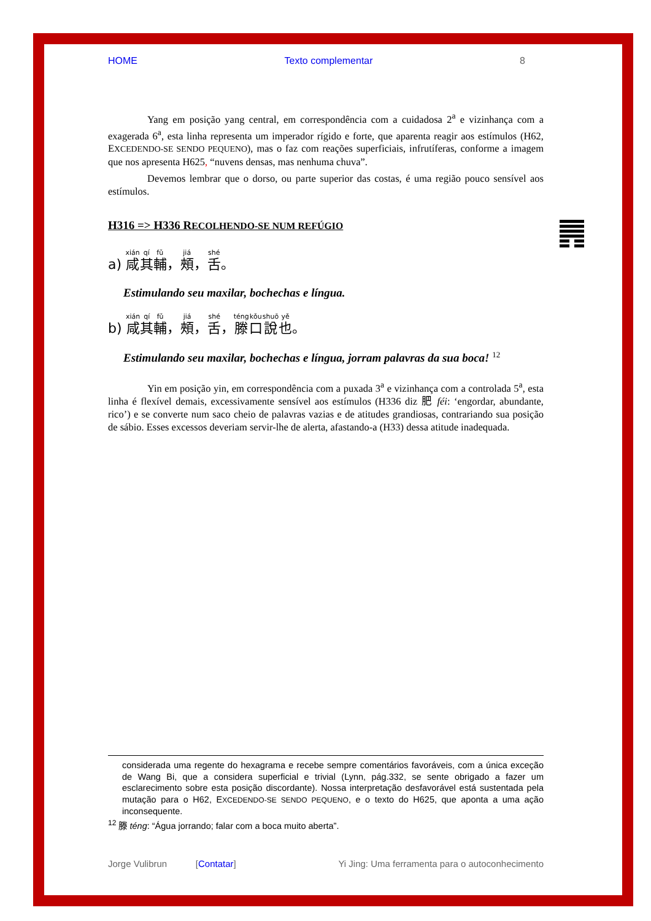HOME Texto complementar 8
Yang em posição yang central, em correspondência com a cuidadosa 2<sup>a</sup> e vizinhança com a exagerada 6<sup>a</sup>, esta linha representa um imperador rígido e forte, que aparenta reagir aos estímulos (H62, EXCEDENDO-SE SENDO PEQUENO), mas o faz com reações superficiais, infrutíferas, conforme a imagem que nos apresenta H625, “nuvens densas, mas nenhuma chuva”.
Devemos lembrar que o dorso, ou parte superior das costas, é uma região pouco sensível aos estímulos.
H316 => H336 RECOLHENDO-SE NUM REFÚGIO
a) 咸其輔，頰，舌。
Estimulando seu maxilar, bochechas e língua.
b) 咸其輔，頰，舌，滕口說也。
Estimulando seu maxilar, bochechas e língua, jorram palavras da sua boca! <sup>12</sup>
Yin em posição yin, em correspondência com a puxada 3<sup>a</sup> e vizinhança com a controlada 5<sup>a</sup>, esta linha é flexível demais, excessivamente sensível aos estímulos (H336 diz 肥 féi: ‘engordar, abundante, rico’) e se converte num saco cheio de palavras vazias e de atitudes grandiosas, contrariando sua posição de sábio. Esses excessos deveriam servir-lhe de alerta, afastando-a (H33) dessa atitude inadequada.
considerada uma regente do hexagrama e recebe sempre comentários favoráveis, com a única exceção de Wang Bi, que a considera superficial e trivial (Lynn, pág.332, se sente obrigado a fazer um esclarecimento sobre esta posição discordante). Nossa interpretação desfavorável está sustentada pela mutação para o H62, EXCEDENDO-SE SENDO PEQUENO, e o texto do H625, que aponta a uma ação inconsequente.
<sup>12</sup> 滕 téng: “Água jorrando; falar com a boca muito aberta”.
Jorge Vulibrun [Contatar] Yi Jing: Uma ferramenta para o autoconhecimento